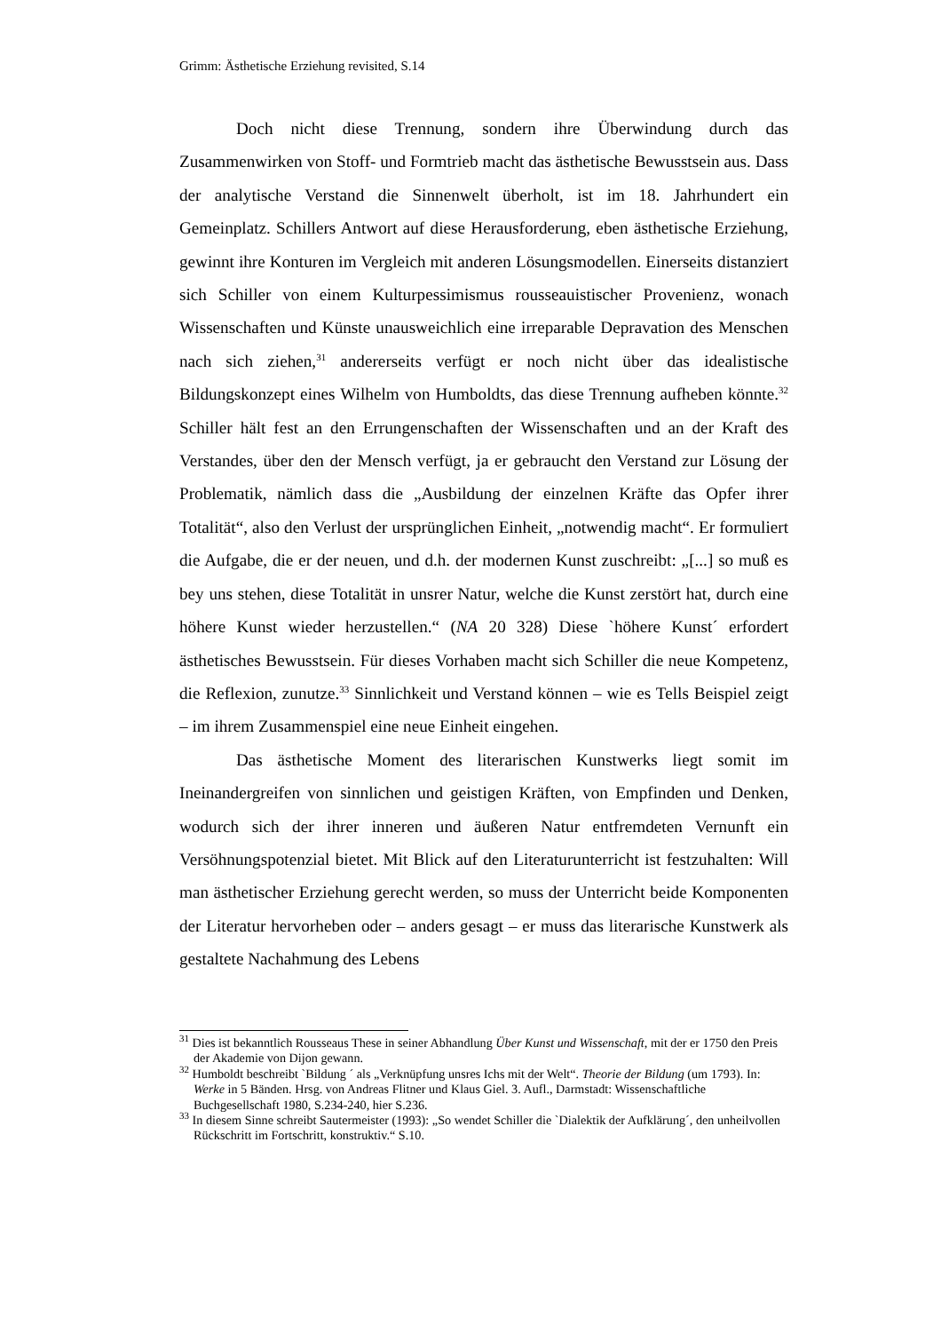Grimm: Ästhetische Erziehung revisited, S.14
Doch nicht diese Trennung, sondern ihre Überwindung durch das Zusammenwirken von Stoff- und Formtrieb macht das ästhetische Bewusstsein aus. Dass der analytische Verstand die Sinnenwelt überholt, ist im 18. Jahrhundert ein Gemeinplatz. Schillers Antwort auf diese Herausforderung, eben ästhetische Erziehung, gewinnt ihre Konturen im Vergleich mit anderen Lösungsmodellen. Einerseits distanziert sich Schiller von einem Kulturpessimismus rousseauistischer Provenienz, wonach Wissenschaften und Künste unausweichlich eine irreparable Depravation des Menschen nach sich ziehen,<sup>31</sup> andererseits verfügt er noch nicht über das idealistische Bildungskonzept eines Wilhelm von Humboldts, das diese Trennung aufheben könnte.<sup>32</sup> Schiller hält fest an den Errungenschaften der Wissenschaften und an der Kraft des Verstandes, über den der Mensch verfügt, ja er gebraucht den Verstand zur Lösung der Problematik, nämlich dass die „Ausbildung der einzelnen Kräfte das Opfer ihrer Totalität“, also den Verlust der ursprünglichen Einheit, „notwendig macht“. Er formuliert die Aufgabe, die er der neuen, und d.h. der modernen Kunst zuschreibt: „[...] so muß es bey uns stehen, diese Totalität in unsrer Natur, welche die Kunst zerstört hat, durch eine höhere Kunst wieder herzustellen.“ (NA 20 328) Diese `höhere Kunst´ erfordert ästhetisches Bewusstsein. Für dieses Vorhaben macht sich Schiller die neue Kompetenz, die Reflexion, zunutze.<sup>33</sup> Sinnlichkeit und Verstand können – wie es Tells Beispiel zeigt – im ihrem Zusammenspiel eine neue Einheit eingehen.
Das ästhetische Moment des literarischen Kunstwerks liegt somit im Ineinandergreifen von sinnlichen und geistigen Kräften, von Empfinden und Denken, wodurch sich der ihrer inneren und äußeren Natur entfremdeten Vernunft ein Versöhnungspotenzial bietet. Mit Blick auf den Literaturunterricht ist festzuhalten: Will man ästhetischer Erziehung gerecht werden, so muss der Unterricht beide Komponenten der Literatur hervorheben oder – anders gesagt – er muss das literarische Kunstwerk als gestaltete Nachahmung des Lebens
<sup>31</sup> Dies ist bekanntlich Rousseaus These in seiner Abhandlung Über Kunst und Wissenschaft, mit der er 1750 den Preis der Akademie von Dijon gewann.
<sup>32</sup> Humboldt beschreibt `Bildung ´ als „Verknüpfung unsres Ichs mit der Welt“. Theorie der Bildung (um 1793). In: Werke in 5 Bänden. Hrsg. von Andreas Flitner und Klaus Giel. 3. Aufl., Darmstadt: Wissenschaftliche Buchgesellschaft 1980, S.234-240, hier S.236.
<sup>33</sup> In diesem Sinne schreibt Sautermeister (1993): „So wendet Schiller die `Dialektik der Aufklärung´, den unheilvollen Rückschritt im Fortschritt, konstruktiv.“ S.10.